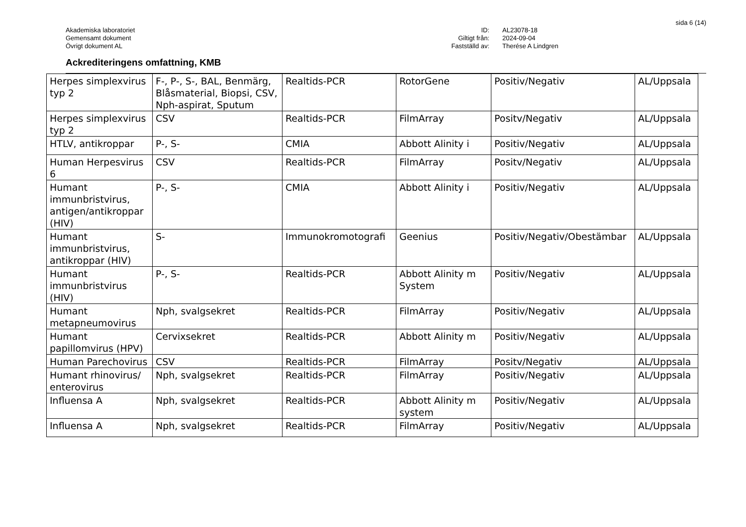sida 6 (14)
Akademiska laboratoriet
Gemensamt dokument
Övrigt dokument AL
ID:
Giltigt från:
Fastställd av:
AL23078-18
2024-09-04
Therése A Lindgren
Ackrediteringens omfattning, KMB
| Herpes simplexvirus typ 2 | F-, P-, S-, BAL, Benmärg, Blåsmaterial, Biopsi, CSV, Nph-aspirat, Sputum | Realtids-PCR | RotorGene | Positiv/Negativ | AL/Uppsala |
| Herpes simplexvirus typ 2 | CSV | Realtids-PCR | FilmArray | Positv/Negativ | AL/Uppsala |
| HTLV, antikroppar | P-, S- | CMIA | Abbott Alinity i | Positiv/Negativ | AL/Uppsala |
| Human Herpesvirus 6 | CSV | Realtids-PCR | FilmArray | Positv/Negativ | AL/Uppsala |
| Humant immunbristvirus, antigen/antikroppar (HIV) | P-, S- | CMIA | Abbott Alinity i | Positiv/Negativ | AL/Uppsala |
| Humant immunbristvirus, antikroppar (HIV) | S- | Immunokromotografi | Geenius | Positiv/Negativ/Obestämbar | AL/Uppsala |
| Humant immunbristvirus (HIV) | P-, S- | Realtids-PCR | Abbott Alinity m System | Positiv/Negativ | AL/Uppsala |
| Humant metapneumovirus | Nph, svalgsekret | Realtids-PCR | FilmArray | Positiv/Negativ | AL/Uppsala |
| Humant papillomvirus (HPV) | Cervixsekret | Realtids-PCR | Abbott Alinity m | Positiv/Negativ | AL/Uppsala |
| Human Parechovirus | CSV | Realtids-PCR | FilmArray | Positv/Negativ | AL/Uppsala |
| Humant rhinovirus/ enterovirus | Nph, svalgsekret | Realtids-PCR | FilmArray | Positiv/Negativ | AL/Uppsala |
| Influensa A | Nph, svalgsekret | Realtids-PCR | Abbott Alinity m system | Positiv/Negativ | AL/Uppsala |
| Influensa A | Nph, svalgsekret | Realtids-PCR | FilmArray | Positiv/Negativ | AL/Uppsala |